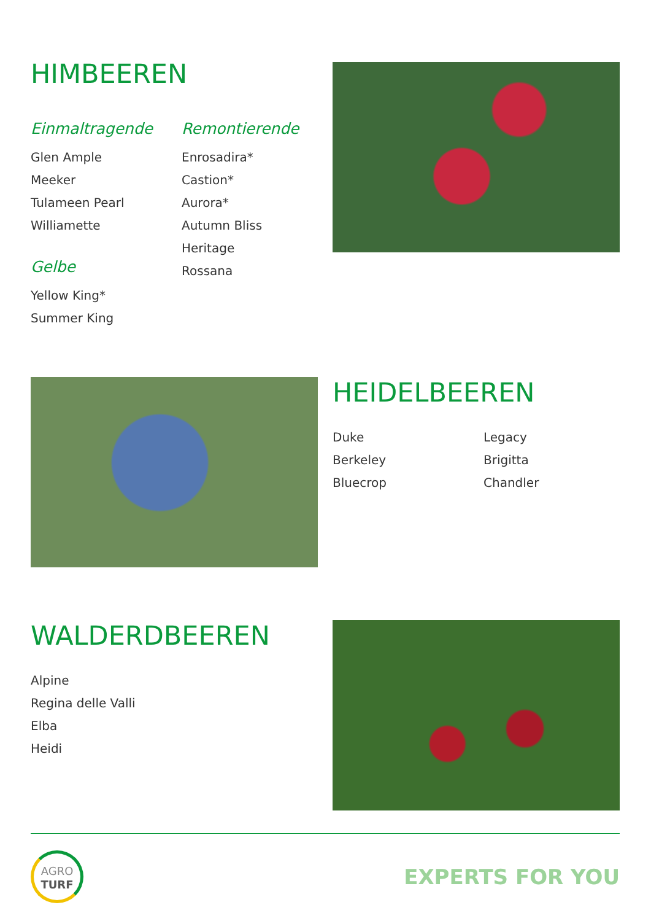HIMBEEREN
Einmaltragende
Glen Ample
Meeker
Tulameen Pearl
Williamette
Gelbe
Yellow King*
Summer King
Remontierende
Enrosadira*
Castion*
Aurora*
Autumn Bliss
Heritage
Rossana
HEIDELBEEREN
Duke
Berkeley
Bluecrop
Legacy
Brigitta
Chandler
WALDERDBEEREN
Alpine
Regina delle Valli
Elba
Heidi
AGRO
TURF
EXPERTS FOR YOU